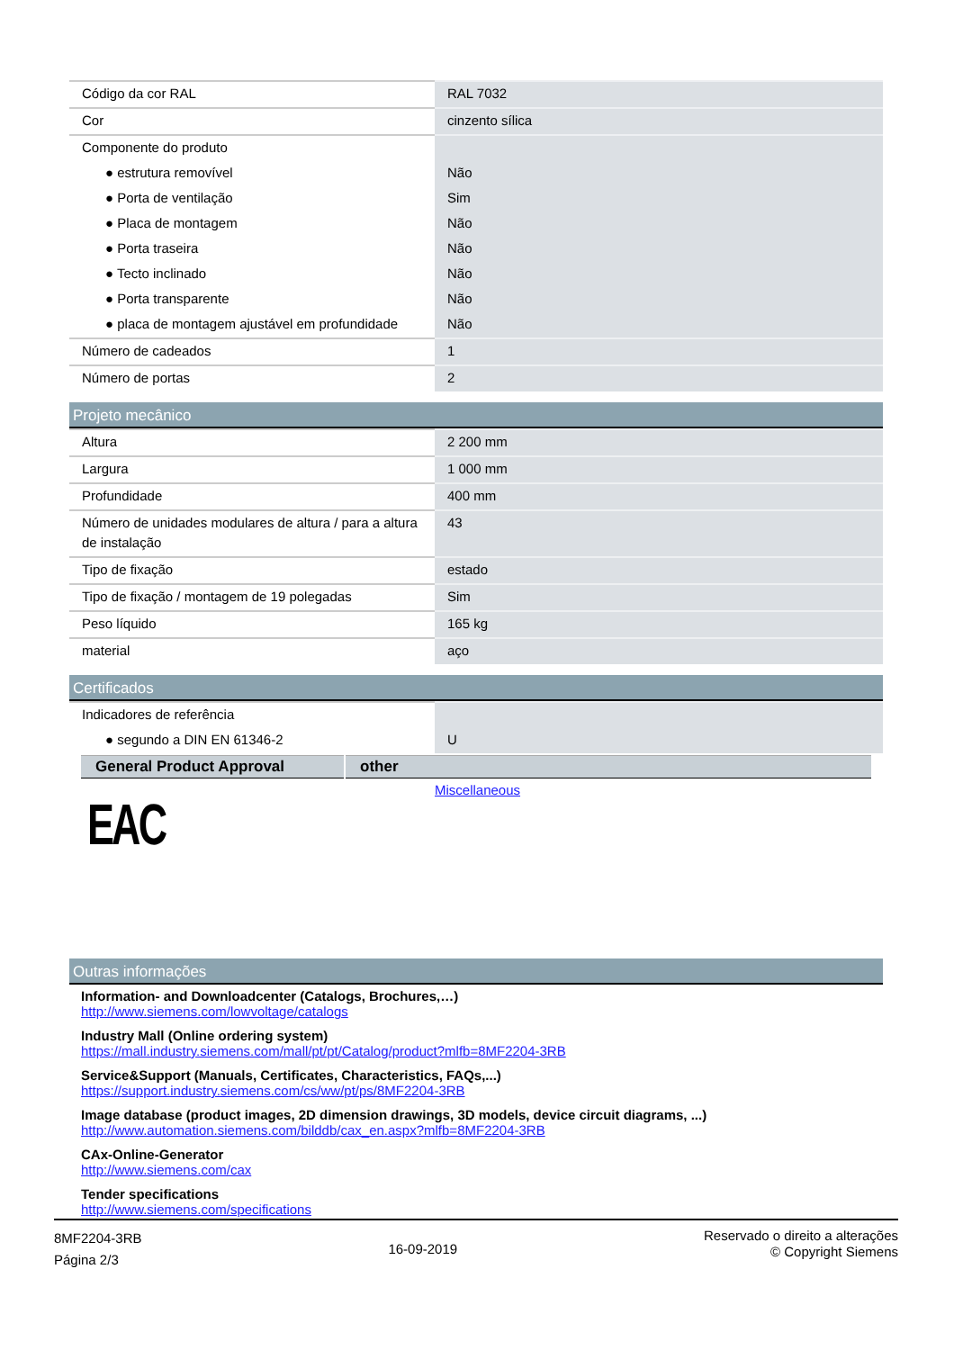| Código da cor RAL | RAL 7032 |
| Cor | cinzento sílica |
| Componente do produto | |
| ● estrutura removível | Não |
| ● Porta de ventilação | Sim |
| ● Placa de montagem | Não |
| ● Porta traseira | Não |
| ● Tecto inclinado | Não |
| ● Porta transparente | Não |
| ● placa de montagem ajustável em profundidade | Não |
| Número de cadeados | 1 |
| Número de portas | 2 |
Projeto mecânico
| Altura | 2 200 mm |
| Largura | 1 000 mm |
| Profundidade | 400 mm |
| Número de unidades modulares de altura / para a altura de instalação | 43 |
| Tipo de fixação | estado |
| Tipo de fixação / montagem de 19 polegadas | Sim |
| Peso líquido | 165 kg |
| material | aço |
Certificados
| Indicadores de referência | |
| ● segundo a DIN EN 61346-2 | U |
| General Product Approval | other |
| --- | --- |
| EAC | Miscellaneous |
Outras informações
Information- and Downloadcenter (Catalogs, Brochures,…)
http://www.siemens.com/lowvoltage/catalogs
Industry Mall (Online ordering system)
https://mall.industry.siemens.com/mall/pt/pt/Catalog/product?mlfb=8MF2204-3RB
Service&Support (Manuals, Certificates, Characteristics, FAQs,...)
https://support.industry.siemens.com/cs/ww/pt/ps/8MF2204-3RB
Image database (product images, 2D dimension drawings, 3D models, device circuit diagrams, ...)
http://www.automation.siemens.com/bilddb/cax_en.aspx?mlfb=8MF2204-3RB
CAx-Online-Generator
http://www.siemens.com/cax
Tender specifications
http://www.siemens.com/specifications
8MF2204-3RB
Página 2/3
16-09-2019
Reservado o direito a alterações
© Copyright Siemens